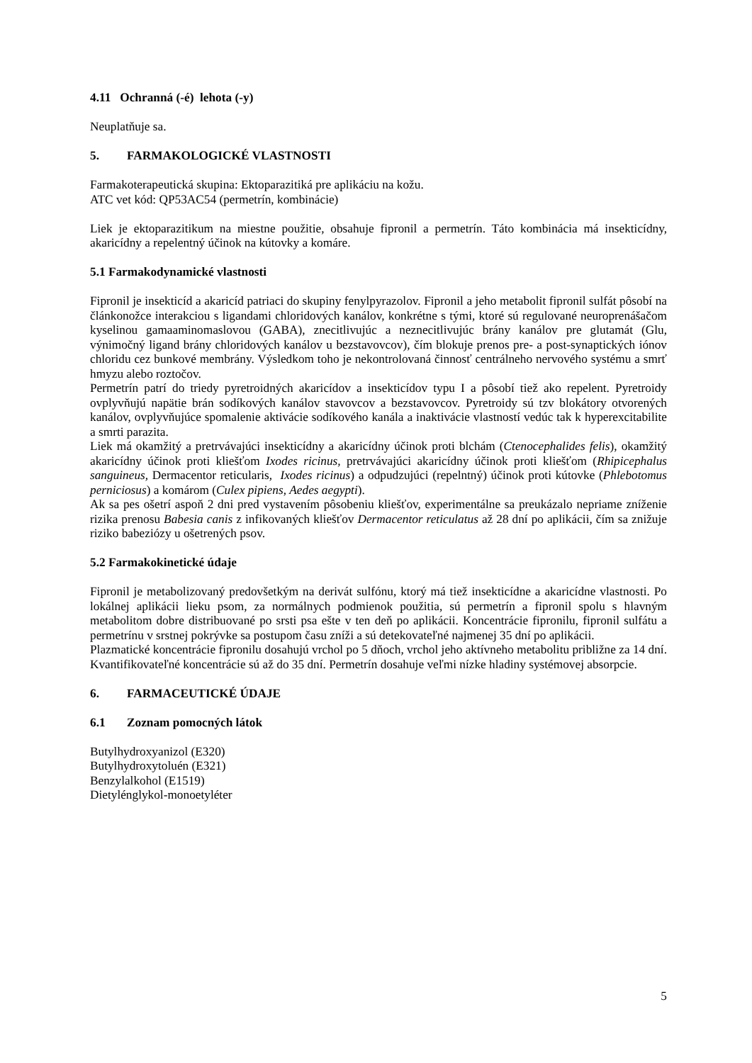4.11 Ochranná (-é) lehota (-y)
Neuplatňuje sa.
5. FARMAKOLOGICKÉ VLASTNOSTI
Farmakoterapeutická skupina: Ektoparazitiká pre aplikáciu na kožu.
ATC vet kód: QP53AC54 (permetrín, kombinácie)
Liek je ektoparazitikum na miestne použitie, obsahuje fipronil a permetrín. Táto kombinácia má insekticídny, akaricídny a repelentný účinok na kútovky a komáre.
5.1 Farmakodynamické vlastnosti
Fipronil je insekticíd a akaricíd patriaci do skupiny fenylpyrazolov. Fipronil a jeho metabolit fipronil sulfát pôsobí na článkonožce interakciou s ligandami chloridových kanálov, konkrétne s tými, ktoré sú regulované neuroprenášačom kyselinou gamaaminomaslovou (GABA), znecitlivujúc a neznecitlivujúc brány kanálov pre glutamát (Glu, výnimočný ligand brány chloridových kanálov u bezstavovcov), čím blokuje prenos pre- a post-synaptických iónov chloridu cez bunkové membrány. Výsledkom toho je nekontrolovaná činnosť centrálneho nervového systému a smrť hmyzu alebo roztočov.
Permetrín patrí do triedy pyretroidných akaricídov a insekticídov typu I a pôsobí tiež ako repelent. Pyretroidy ovplyvňujú napätie brán sodíkových kanálov stavovcov a bezstavovcov. Pyretroidy sú tzv blokátory otvorených kanálov, ovplyvňujúce spomalenie aktivácie sodíkového kanála a inaktivácie vlastností vedúc tak k hyperexcitabilite a smrti parazita.
Liek má okamžitý a pretrvávajúci insekticídny a akaricídny účinok proti blchám (Ctenocephalides felis), okamžitý akaricídny účinok proti kliešťom Ixodes ricinus, pretrvávajúci akaricídny účinok proti kliešťom (Rhipicephalus sanguineus, Dermacentor reticularis, Ixodes ricinus) a odpudzujúci (repelntný) účinok proti kútovke (Phlebotomus perniciosus) a komárom (Culex pipiens, Aedes aegypti).
Ak sa pes ošetrí aspoň 2 dni pred vystavením pôsobeniu kliešťov, experimentálne sa preukázalo nepriame zníženie rizika prenosu Babesia canis z infikovaných kliešťov Dermacentor reticulatus až 28 dní po aplikácii, čím sa znižuje riziko babeziózy u ošetrených psov.
5.2 Farmakokinetické údaje
Fipronil je metabolizovaný predovšetkým na derivát sulfónu, ktorý má tiež insekticídne a akaricídne vlastnosti. Po lokálnej aplikácii lieku psom, za normálnych podmienok použitia, sú permetrín a fipronil spolu s hlavným metabolitom dobre distribuované po srsti psa ešte v ten deň po aplikácii. Koncentrácie fipronilu, fipronil sulfátu a permetrínu v srstnej pokrývke sa postupom času zníži a sú detekovateľné najmenej 35 dní po aplikácii.
Plazmatické koncentrácie fipronilu dosahujú vrchol po 5 dňoch, vrchol jeho aktívneho metabolitu približne za 14 dní. Kvantifikovateľné koncentrácie sú až do 35 dní. Permetrín dosahuje veľmi nízke hladiny systémovej absorpcie.
6. FARMACEUTICKÉ ÚDAJE
6.1 Zoznam pomocných látok
Butylhydroxyanizol (E320)
Butylhydroxytoluén (E321)
Benzylalkohol (E1519)
Dietylénglykol-monoetyléter
5